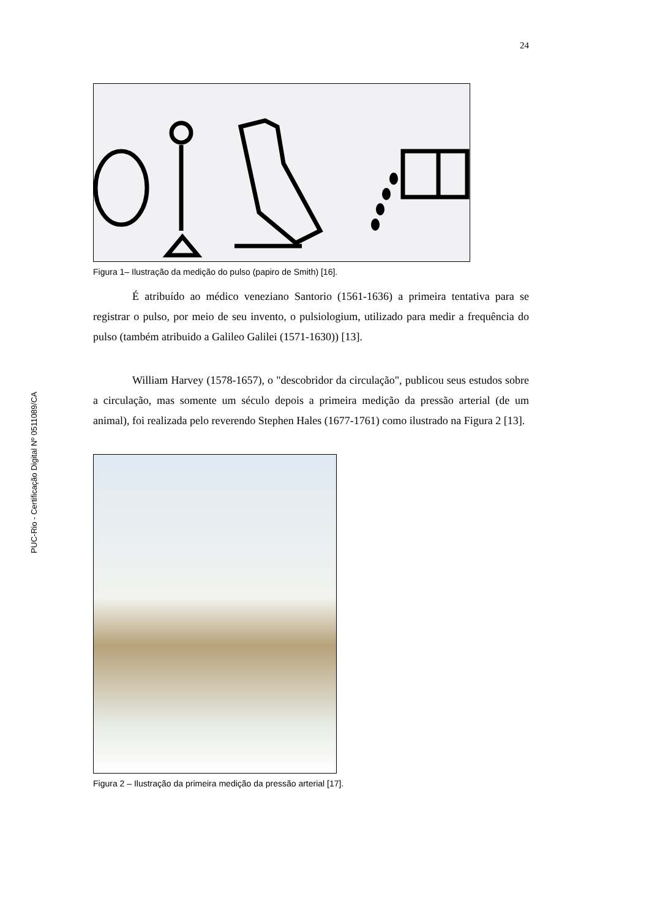PUC-Rio - Certificação Digital Nº 0511089/CA
24
Figura 1– Ilustração da medição do pulso (papiro de Smith) [16].
É atribuído ao médico veneziano Santorio (1561-1636) a primeira tentativa para se registrar o pulso, por meio de seu invento, o pulsiologium, utilizado para medir a frequência do pulso (também atribuido a Galileo Galilei (1571-1630)) [13].
William Harvey (1578-1657), o "descobridor da circulação", publicou seus estudos sobre a circulação, mas somente um século depois a primeira medição da pressão arterial (de um animal), foi realizada pelo reverendo Stephen Hales (1677-1761) como ilustrado na Figura 2 [13].
Figura 2 – Ilustração da primeira medição da pressão arterial [17].